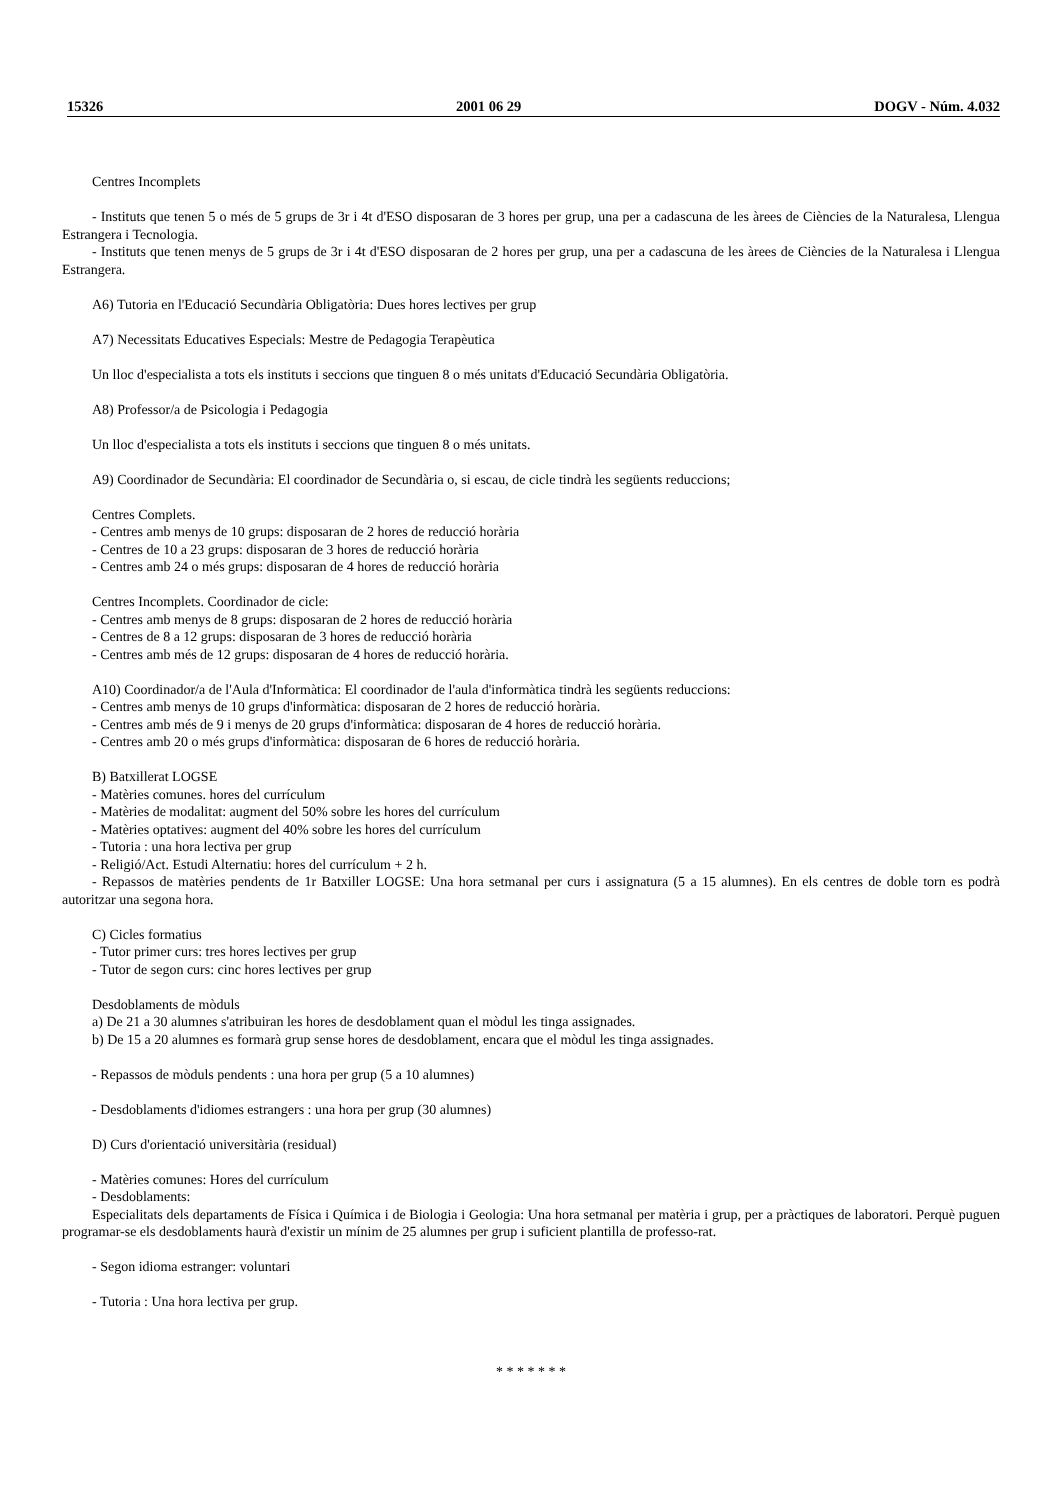15326 2001 06 29 DOGV - Núm. 4.032
Centres Incomplets
- Instituts que tenen 5 o més de 5 grups de 3r i 4t d'ESO disposaran de 3 hores per grup, una per a cadascuna de les àrees de Ciències de la Naturalesa, Llengua Estrangera i Tecnologia.
- Instituts que tenen menys de 5 grups de 3r i 4t d'ESO disposaran de 2 hores per grup, una per a cadascuna de les àrees de Ciències de la Naturalesa i Llengua Estrangera.
A6) Tutoria en l'Educació Secundària Obligatòria: Dues hores lectives per grup
A7) Necessitats Educatives Especials: Mestre de Pedagogia Terapèutica
Un lloc d'especialista a tots els instituts i seccions que tinguen 8 o més unitats d'Educació Secundària Obligatòria.
A8) Professor/a de Psicologia i Pedagogia
Un lloc d'especialista a tots els instituts i seccions que tinguen 8 o més unitats.
A9) Coordinador de Secundària: El coordinador de Secundària o, si escau, de cicle tindrà les següents reduccions;
Centres Complets.
- Centres amb menys de 10 grups: disposaran de 2 hores de reducció horària
- Centres de 10 a 23 grups: disposaran de 3 hores de reducció horària
- Centres amb 24 o més grups: disposaran de 4 hores de reducció horària
Centres Incomplets. Coordinador de cicle:
- Centres amb menys de 8 grups: disposaran de 2 hores de reducció horària
- Centres de 8 a 12 grups: disposaran de 3 hores de reducció horària
- Centres amb més de 12 grups: disposaran de 4 hores de reducció horària.
A10) Coordinador/a de l'Aula d'Informàtica: El coordinador de l'aula d'informàtica tindrà les següents reduccions:
- Centres amb menys de 10 grups d'informàtica: disposaran de 2 hores de reducció horària.
- Centres amb més de 9 i menys de 20 grups d'informàtica: disposaran de 4 hores de reducció horària.
- Centres amb 20 o més grups d'informàtica: disposaran de 6 hores de reducció horària.
B) Batxillerat LOGSE
- Matèries comunes. hores del currículum
- Matèries de modalitat: augment del 50% sobre les hores del currículum
- Matèries optatives: augment del 40% sobre les hores del currículum
- Tutoria : una hora lectiva per grup
- Religió/Act. Estudi Alternatiu: hores del currículum + 2 h.
- Repassos de matèries pendents de 1r Batxiller LOGSE: Una hora setmanal per curs i assignatura (5 a 15 alumnes). En els centres de doble torn es podrà autoritzar una segona hora.
C) Cicles formatius
- Tutor primer curs: tres hores lectives per grup
- Tutor de segon curs: cinc hores lectives per grup
Desdoblaments de mòduls
a) De 21 a 30 alumnes s'atribuiran les hores de desdoblament quan el mòdul les tinga assignades.
b) De 15 a 20 alumnes es formarà grup sense hores de desdoblament, encara que el mòdul les tinga assignades.
- Repassos de mòduls pendents : una hora per grup (5 a 10 alumnes)
- Desdoblaments d'idiomes estrangers : una hora per grup (30 alumnes)
D) Curs d'orientació universitària (residual)
- Matèries comunes: Hores del currículum
- Desdoblaments:
Especialitats dels departaments de Física i Química i de Biologia i Geologia: Una hora setmanal per matèria i grup, per a pràctiques de laboratori. Perquè puguen programar-se els desdoblaments haurà d'existir un mínim de 25 alumnes per grup i suficient plantilla de professo-rat.
- Segon idioma estranger: voluntari
- Tutoria : Una hora lectiva per grup.
* * * * * * *